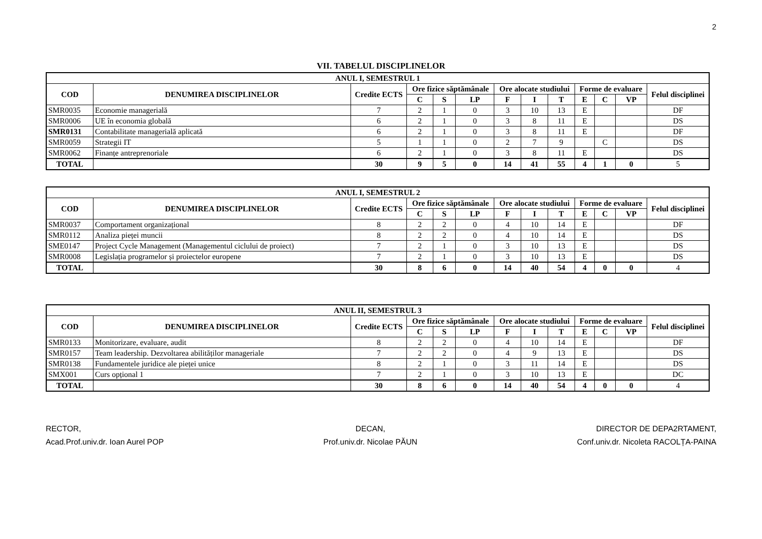2
VII. TABELUL DISCIPLINELOR
| ANUL I, SEMESTRUL 1 | | | | | | | | | | | | |
| --- | --- | --- | --- | --- | --- | --- | --- | --- | --- | --- | --- | --- |
| COD | DENUMIREA DISCIPLINELOR | Credite ECTS | Ore fizice săptămânale | | | Ore alocate studiului | | | Forme de evaluare | | | Felul disciplinei |
| | | | C | S | LP | F | I | T | E | C | VP | |
| SMR0035 | Economie managerială | 7 | 2 | 1 | 0 | 3 | 10 | 13 | E | | | DF |
| SMR0006 | UE în economia globală | 6 | 2 | 1 | 0 | 3 | 8 | 11 | E | | | DS |
| SMR0131 | Contabilitate managerială aplicată | 6 | 2 | 1 | 0 | 3 | 8 | 11 | E | | | DF |
| SMR0059 | Strategii IT | 5 | 1 | 1 | 0 | 2 | 7 | 9 | | C | | DS |
| SMR0062 | Finanțe antreprenoriale | 6 | 2 | 1 | 0 | 3 | 8 | 11 | E | | | DS |
| TOTAL | | 30 | 9 | 5 | 0 | 14 | 41 | 55 | 4 | 1 | 0 | 5 |
| ANUL I, SEMESTRUL 2 | | | | | | | | | | | | |
| --- | --- | --- | --- | --- | --- | --- | --- | --- | --- | --- | --- | --- |
| COD | DENUMIREA DISCIPLINELOR | Credite ECTS | Ore fizice săptămânale | | | Ore alocate studiului | | | Forme de evaluare | | | Felul disciplinei |
| | | | C | S | LP | F | I | T | E | C | VP | |
| SMR0037 | Comportament organizațional | 8 | 2 | 2 | 0 | 4 | 10 | 14 | E | | | DF |
| SMR0112 | Analiza pieței muncii | 8 | 2 | 2 | 0 | 4 | 10 | 14 | E | | | DS |
| SME0147 | Project Cycle Management (Managementul ciclului de proiect) | 7 | 2 | 1 | 0 | 3 | 10 | 13 | E | | | DS |
| SMR0008 | Legislația programelor și proiectelor europene | 7 | 2 | 1 | 0 | 3 | 10 | 13 | E | | | DS |
| TOTAL | | 30 | 8 | 6 | 0 | 14 | 40 | 54 | 4 | 0 | 0 | 4 |
| ANUL II, SEMESTRUL 3 | | | | | | | | | | | | |
| --- | --- | --- | --- | --- | --- | --- | --- | --- | --- | --- | --- | --- |
| COD | DENUMIREA DISCIPLINELOR | Credite ECTS | Ore fizice săptămânale | | | Ore alocate studiului | | | Forme de evaluare | | | Felul disciplinei |
| | | | C | S | LP | F | I | T | E | C | VP | |
| SMR0133 | Monitorizare, evaluare, audit | 8 | 2 | 2 | 0 | 4 | 10 | 14 | E | | | DF |
| SMR0157 | Team leadership. Dezvoltarea abilităților manageriale | 7 | 2 | 2 | 0 | 4 | 9 | 13 | E | | | DS |
| SMR0138 | Fundamentele juridice ale pieței unice | 8 | 2 | 1 | 0 | 3 | 11 | 14 | E | | | DS |
| SMX001 | Curs opțional 1 | 7 | 2 | 1 | 0 | 3 | 10 | 13 | E | | | DC |
| TOTAL | | 30 | 8 | 6 | 0 | 14 | 40 | 54 | 4 | 0 | 0 | 4 |
RECTOR,
Acad.Prof.univ.dr. Ioan Aurel POP
DECAN,
Prof.univ.dr. Nicolae PĂUN
DIRECTOR DE DEPA2RTAMENT,
Conf.univ.dr. Nicoleta RACOLȚA-PAINA